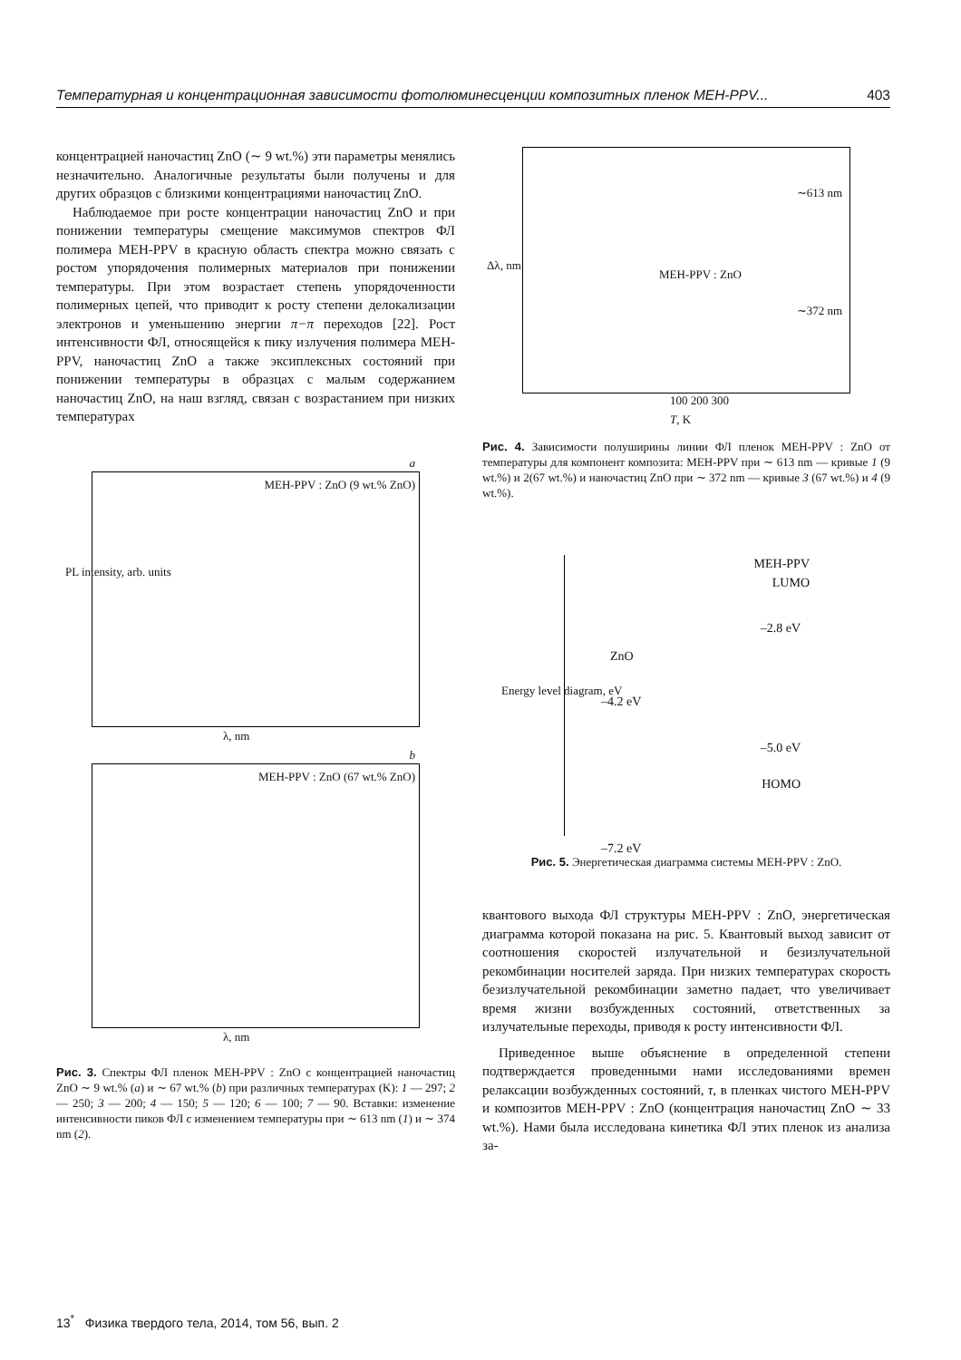Температурная и концентрационная зависимости фотолюминесценции композитных пленок MEH-PPV... 403
концентрацией наночастиц ZnO (∼ 9 wt.%) эти параметры менялись незначительно. Аналогичные результаты были получены и для других образцов с близкими концентрациями наночастиц ZnO.
Наблюдаемое при росте концентрации наночастиц ZnO и при понижении температуры смещение максимумов спектров ФЛ полимера MEH-PPV в красную область спектра можно связать с ростом упорядочения полимерных материалов при понижении температуры. При этом возрастает степень упорядоченности полимерных цепей, что приводит к росту степени делокализации электронов и уменьшению энергии π−π переходов [22]. Рост интенсивности ФЛ, относящейся к пику излучения полимера MEH-PPV, наночастиц ZnO а также эксиплексных состояний при понижении температуры в образцах с малым содержанием наночастиц ZnO, на наш взгляд, связан с возрастанием при низких температурах
MEH-PPV : ZnO (9 wt.% ZnO)
λ, nm
PL intensity, arb. units
a
MEH-PPV : ZnO (67 wt.% ZnO)
λ, nm
b
Рис. 3. Спектры ФЛ пленок MEH-PPV : ZnO с концентрацией наночастиц ZnO ∼ 9 wt.% (a) и ∼ 67 wt.% (b) при различных температурах (K): 1 — 297; 2 — 250; 3 — 200; 4 — 150; 5 — 120; 6 — 100; 7 — 90. Вставки: изменение интенсивности пиков ФЛ с изменением температуры при ∼ 613 nm (1) и ∼ 374 nm (2).
∼613 nm
MEH-PPV : ZnO
∼372 nm
100 200 300
T, K
Δλ, nm
Рис. 4. Зависимости полуширины линии ФЛ пленок MEH-PPV : ZnO от температуры для компонент композита: MEH-PPV при ∼ 613 nm — кривые 1 (9 wt.%) и 2(67 wt.%) и наночастиц ZnO при ∼ 372 nm — кривые 3 (67 wt.%) и 4 (9 wt.%).
MEH-PPV
LUMO
–2.8 eV
ZnO
–4.2 eV
–5.0 eV
HOMO
–7.2 eV
Energy level diagram, eV
Рис. 5. Энергетическая диаграмма системы MEH-PPV : ZnO.
квантового выхода ФЛ структуры MEH-PPV : ZnO, энергетическая диаграмма которой показана на рис. 5. Квантовый выход зависит от соотношения скоростей излучательной и безизлучательной рекомбинации носителей заряда. При низких температурах скорость безизлучательной рекомбинации заметно падает, что увеличивает время жизни возбужденных состояний, ответственных за излучательные переходы, приводя к росту интенсивности ФЛ.
Приведенное выше объяснение в определенной степени подтверждается проведенными нами исследованиями времен релаксации возбужденных состояний, τ, в пленках чистого MEH-PPV и композитов MEH-PPV : ZnO (концентрация наночастиц ZnO ∼ 33 wt.%). Нами была исследована кинетика ФЛ этих пленок из анализа за-
13<sup>*</sup> Физика твердого тела, 2014, том 56, вып. 2